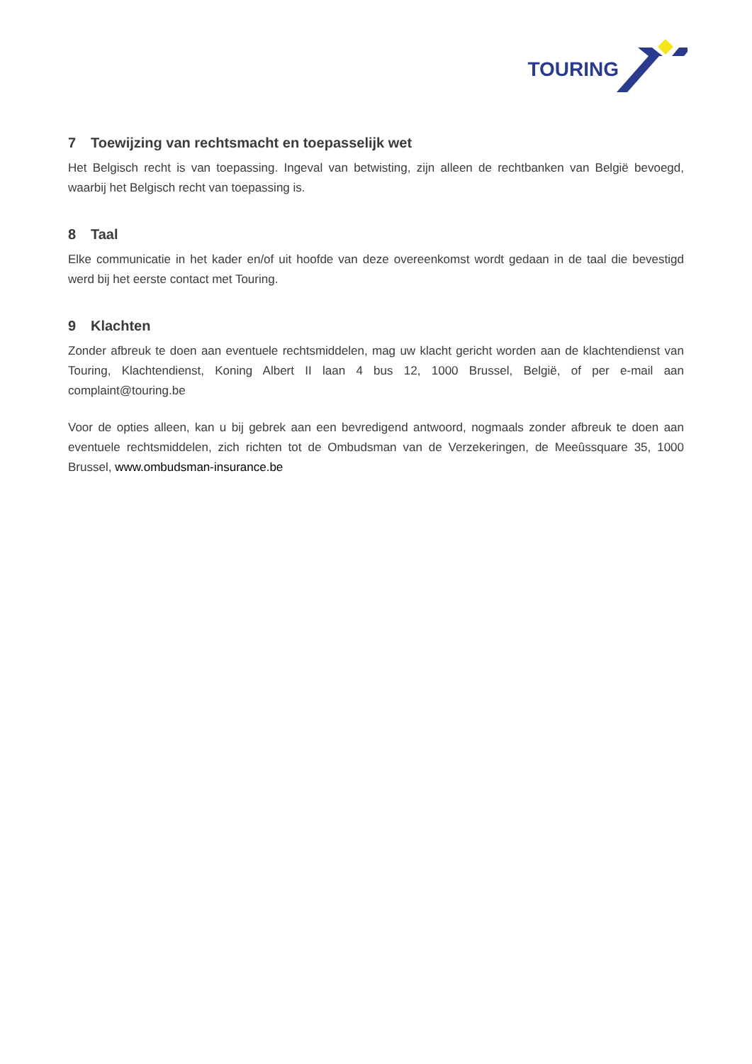TOURING
7 Toewijzing van rechtsmacht en toepasselijk wet
Het Belgisch recht is van toepassing. Ingeval van betwisting, zijn alleen de rechtbanken van België bevoegd, waarbij het Belgisch recht van toepassing is.
8 Taal
Elke communicatie in het kader en/of uit hoofde van deze overeenkomst wordt gedaan in de taal die bevestigd werd bij het eerste contact met Touring.
9 Klachten
Zonder afbreuk te doen aan eventuele rechtsmiddelen, mag uw klacht gericht worden aan de klachtendienst van Touring, Klachtendienst, Koning Albert II laan 4 bus 12, 1000 Brussel, België, of per e-mail aan complaint@touring.be
Voor de opties alleen, kan u bij gebrek aan een bevredigend antwoord, nogmaals zonder afbreuk te doen aan eventuele rechtsmiddelen, zich richten tot de Ombudsman van de Verzekeringen, de Meeûssquare 35, 1000 Brussel, www.ombudsman-insurance.be